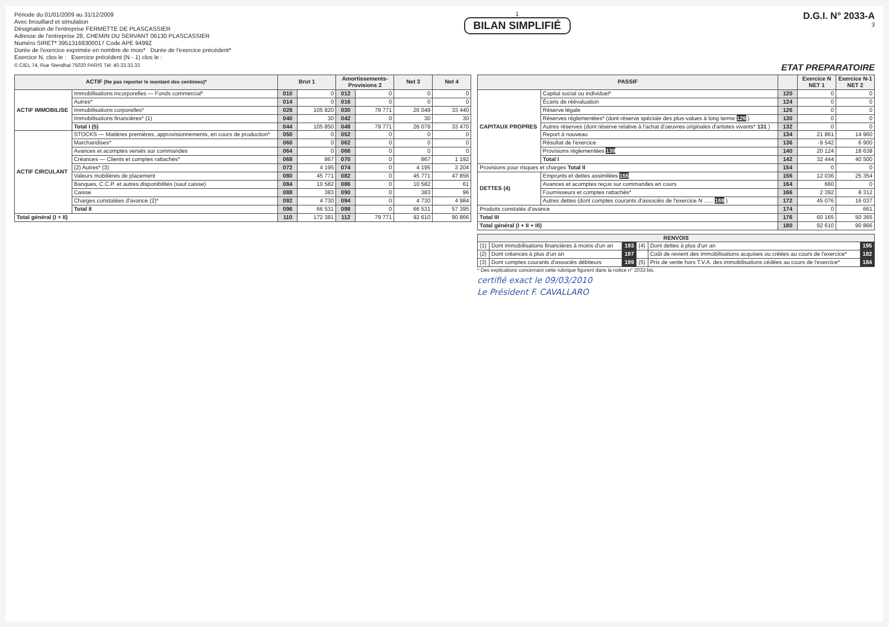Période du 01/01/2009 au 31/12/2009
Avec brouillard et simulation
Désignation de l'entreprise FERMETTE DE PLASCASSIER
Adresse de l'entreprise 28, CHEMIN DU SERVANT 06130 PLASCASSIER
Numéro SIRET* 39513168300017 Code APE 9499Z
Durée de l'exercice exprimée en nombre de mois* Durée de l'exercice précédent*
Exercice N, clos le : Exercice précédent (N - 1) clos le :
1
BILAN SIMPLIFIÉ
D.G.I. N° 2033-A
3
© CIEL 74, Rue Stendhal 75020 PARIS Tél: 40.33.33.33 ETAT PREPARATOIRE
| ACTIF (Ne pas reporter le montant des centimes)* | | Brut 1 | | Amortissements-Provisions 2 | | Net 3 | Net 4 |
| --- | --- | --- | --- | --- | --- | --- | --- |
| ACTIF IMMOBILISE | Immobilisations incorporelles — Fonds commercial* | 010 | 0 | 012 | 0 | 0 | 0 |
| | Autres* | 014 | 0 | 016 | 0 | 0 | 0 |
| | Immobilisations corporelles* | 028 | 105 820 | 030 | 79 771 | 26 049 | 33 440 |
| | Immobilisations financières* (1) | 040 | 30 | 042 | 0 | 30 | 30 |
| | Total I (5) | 044 | 105 850 | 048 | 79 771 | 26 079 | 33 470 |
| ACTIF CIRCULANT | STOCKS — Matières premières, approvisionnements, en cours de production* | 050 | 0 | 052 | 0 | 0 | 0 |
| | Marchandises* | 060 | 0 | 062 | 0 | 0 | 0 |
| | Avances et acomptes versés sur commandes | 064 | 0 | 066 | 0 | 0 | 0 |
| | Créances — Clients et comptes rattachés* | 068 | 867 | 070 | 0 | 867 | 1 192 |
| | (2) Autres* (3) | 072 | 4 195 | 074 | 0 | 4 195 | 3 204 |
| | Valeurs mobilières de placement | 080 | 45 771 | 082 | 0 | 45 771 | 47 856 |
| | Banques, C.C.P. et autres disponibilités (sauf caisse) | 084 | 10 582 | 086 | 0 | 10 582 | 61 |
| | Caisse | 088 | 383 | 090 | 0 | 383 | 96 |
| | Charges constatées d'avance (2)* | 092 | 4 730 | 094 | 0 | 4 730 | 4 984 |
| | Total II | 096 | 66 531 | 098 | 0 | 66 531 | 57 395 |
| Total général (I + II) | | 110 | 172 381 | 112 | 79 771 | 92 610 | 90 866 |
| PASSIF | | | Exercice N NET 1 | Exercice N-1 NET 2 |
| --- | --- | --- | --- | --- |
| CAPITAUX PROPRES | Capital social ou individuel* | 120 | 0 | 0 |
| | Écarts de réévaluation | 124 | 0 | 0 |
| | Réserve légale | 126 | 0 | 0 |
| | Réserves réglementées* (dont réserve spéciale des plus-values à long terme 129 ) | 130 | 0 | 0 |
| | Autres réserves (dont réserve relative à l'achat d'oeuvres originales d'artistes vivants* 131 ) | 132 | 0 | 0 |
| | Report à nouveau | 134 | 21 861 | 14 960 |
| | Résultat de l'exercice | 136 | -9 542 | 6 900 |
| | Provisions réglementées 139 | 140 | 20 124 | 18 638 |
| | Total I | 142 | 32 444 | 40 500 |
| Provisions pour risques et charges Total II | | 154 | 0 | 0 |
| DETTES (4) | Emprunts et dettes assimilées 155 | 156 | 12 036 | 25 354 |
| | Avances et acomptes reçus sur commandes en cours | 164 | 660 | 0 |
| | Fournisseurs et comptes rattachés* | 166 | 2 392 | 8 312 |
| | Autres dettes (dont comptes courants d'associés de l'exercice N ...... 169 ) | 172 | 45 076 | 16 037 |
| Produits constatés d'avance | | 174 | 0 | 661 |
| Total III | | 176 | 60 165 | 50 365 |
| Total général (I + II + III) | | 180 | 92 610 | 90 866 |
| RENVOIS | | | | | |
| --- | --- | --- | --- | --- | --- |
| (1) | Dont immobilisations financières à moins d'un an | 193 | (4) | Dont dettes à plus d'un an | 195 |
| (2) | Dont créances à plus d'un an | 197 | | Coût de revient des immobilisations acquises ou créées au cours de l'exercice* | 182 |
| (3) | Dont comptes courants d'associés débiteurs | 199 | (5) | Prix de vente hors T.V.A. des immobilisations cédées au cours de l'exercice* | 184 |
* Des explications concernant cette rubrique figurent dans la notice n° 2033 bis.
certifié exact le 09/03/2010
Le Président F. CAVALLARO